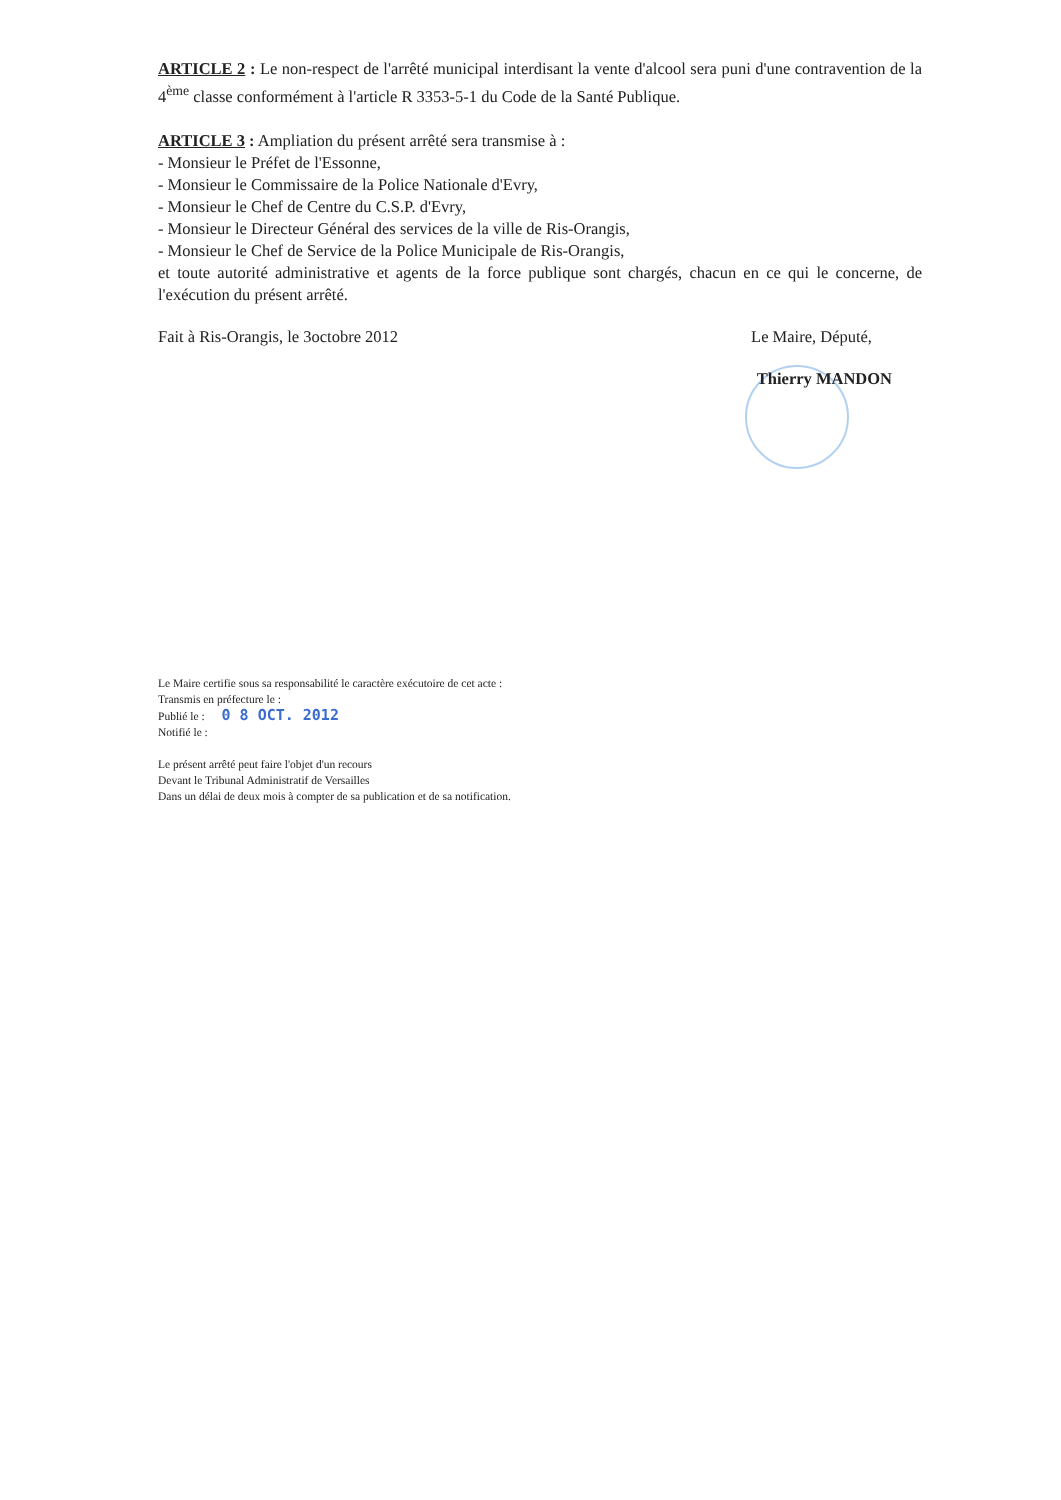ARTICLE 2 : Le non-respect de l'arrêté municipal interdisant la vente d'alcool sera puni d'une contravention de la 4<sup>ème</sup> classe conformément à l'article R 3353-5-1 du Code de la Santé Publique.
ARTICLE 3 : Ampliation du présent arrêté sera transmise à :
- Monsieur le Préfet de l'Essonne,
- Monsieur le Commissaire de la Police Nationale d'Evry,
- Monsieur le Chef de Centre du C.S.P. d'Evry,
- Monsieur le Directeur Général des services de la ville de Ris-Orangis,
- Monsieur le Chef de Service de la Police Municipale de Ris-Orangis,
et toute autorité administrative et agents de la force publique sont chargés, chacun en ce qui le concerne, de l'exécution du présent arrêté.
Fait à Ris-Orangis, le 3octobre 2012 Le Maire, Député,
Thierry MANDON
Le Maire certifie sous sa responsabilité le caractère exécutoire de cet acte :
Transmis en préfecture le :
Publié le : 0 8 OCT. 2012
Notifié le :
Le présent arrêté peut faire l'objet d'un recours
Devant le Tribunal Administratif de Versailles
Dans un délai de deux mois à compter de sa publication et de sa notification.